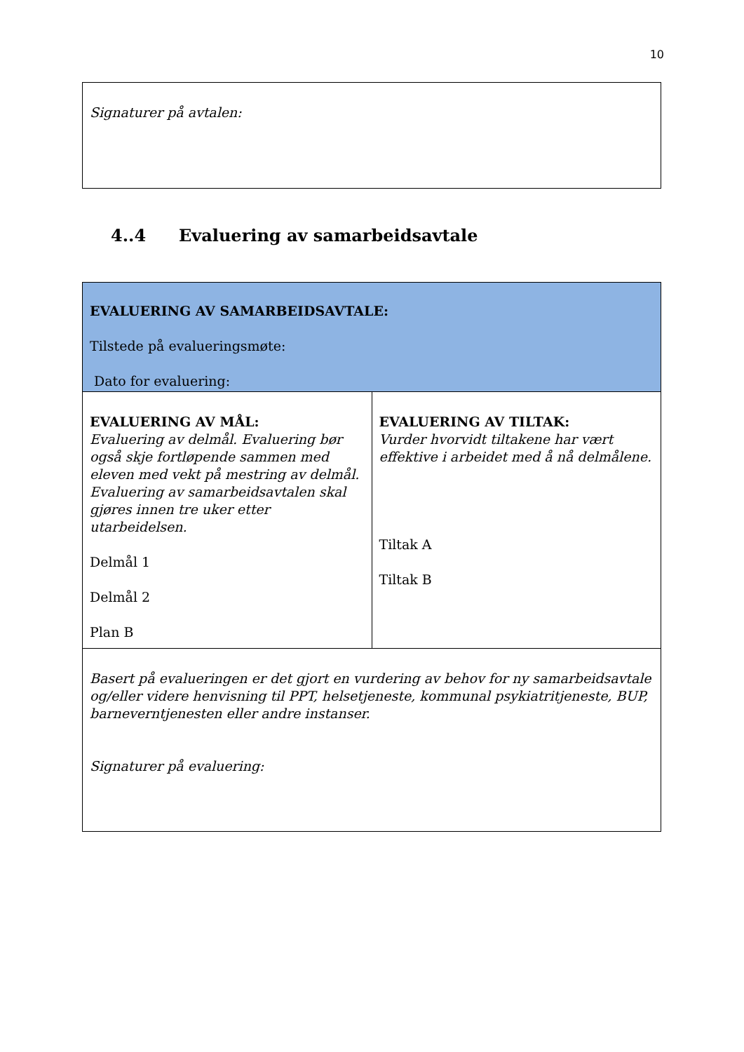10
| Signaturer på avtalen: |
4..4 Evaluering av samarbeidsavtale
| EVALUERING AV SAMARBEIDSAVTALE: Tilstede på evalueringsmøte: Dato for evaluering: | |
| EVALUERING AV MÅL: Evaluering av delmål. Evaluering bør også skje fortløpende sammen med eleven med vekt på mestring av delmål. Evaluering av samarbeidsavtalen skal gjøres innen tre uker etter utarbeidelsen. Delmål 1 Delmål 2 Plan B | EVALUERING AV TILTAK: Vurder hvorvidt tiltakene har vært effektive i arbeidet med å nå delmålene. Tiltak A Tiltak B |
| Basert på evalueringen er det gjort en vurdering av behov for ny samarbeidsavtale og/eller videre henvisning til PPT, helsetjeneste, kommunal psykiatritjeneste, BUP, barneverntjenesten eller andre instanser. Signaturer på evaluering: | |